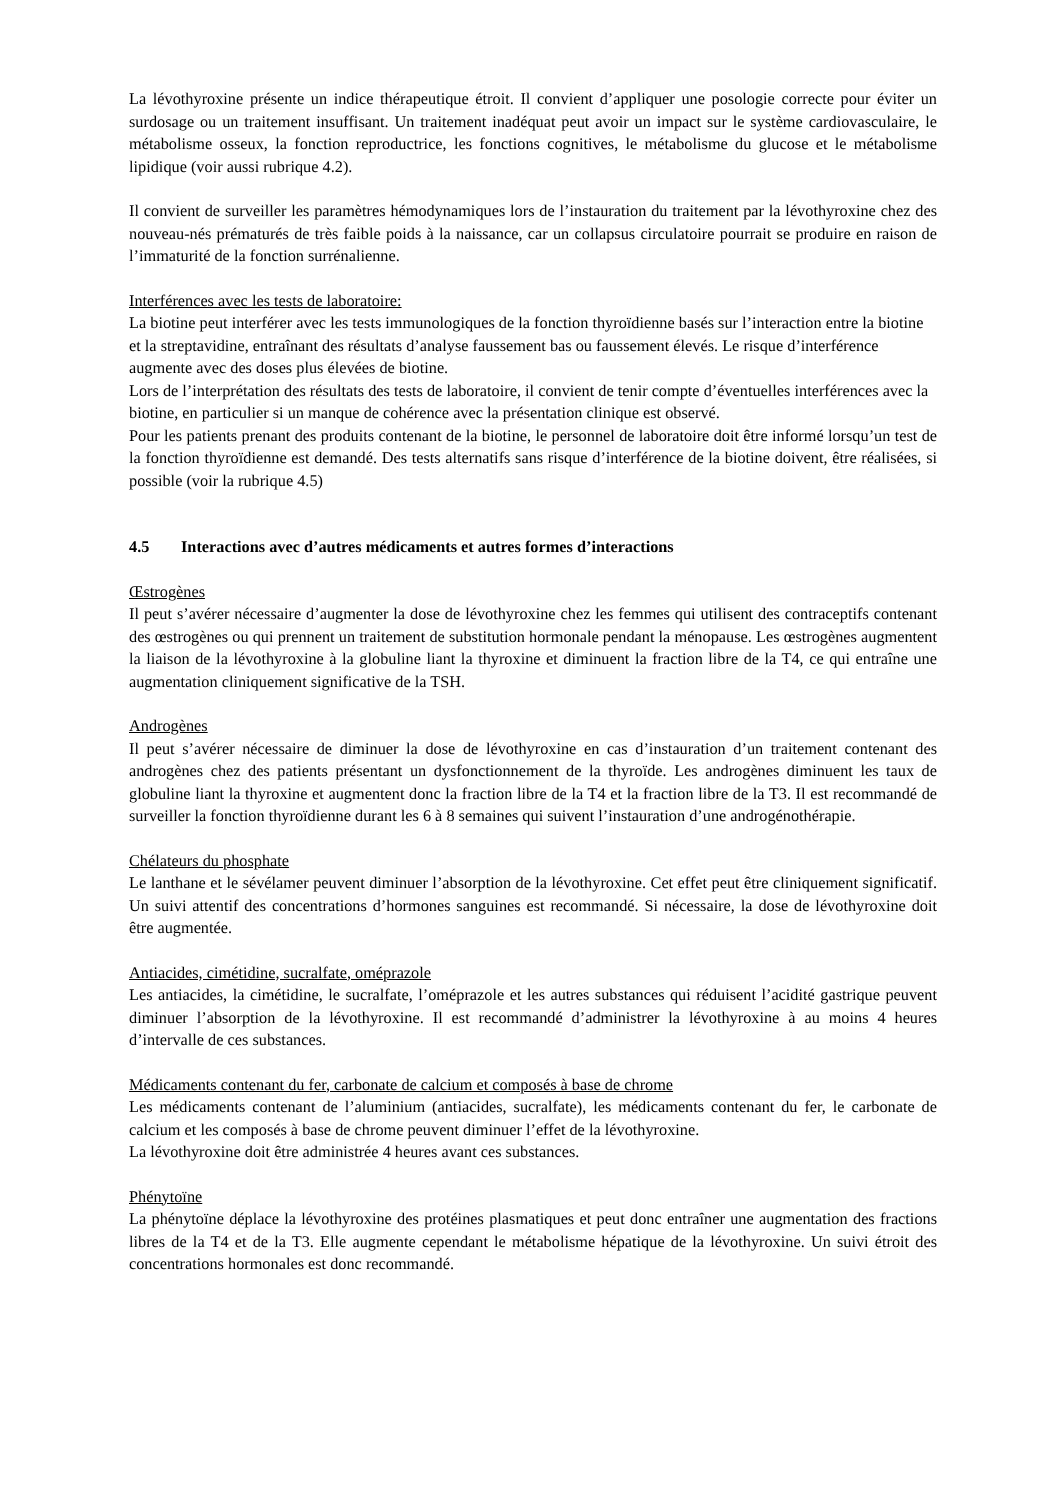La lévothyroxine présente un indice thérapeutique étroit. Il convient d’appliquer une posologie correcte pour éviter un surdosage ou un traitement insuffisant. Un traitement inadéquat peut avoir un impact sur le système cardiovasculaire, le métabolisme osseux, la fonction reproductrice, les fonctions cognitives, le métabolisme du glucose et le métabolisme lipidique (voir aussi rubrique 4.2).
Il convient de surveiller les paramètres hémodynamiques lors de l’instauration du traitement par la lévothyroxine chez des nouveau-nés prématurés de très faible poids à la naissance, car un collapsus circulatoire pourrait se produire en raison de l’immaturité de la fonction surrénalienne.
Interférences avec les tests de laboratoire:
La biotine peut interférer avec les tests immunologiques de la fonction thyroïdienne basés sur l’interaction entre la biotine et la streptavidine, entraînant des résultats d’analyse faussement bas ou faussement élevés. Le risque d’interférence augmente avec des doses plus élevées de biotine.
Lors de l’interprétation des résultats des tests de laboratoire, il convient de tenir compte d’éventuelles interférences avec la biotine, en particulier si un manque de cohérence avec la présentation clinique est observé.
Pour les patients prenant des produits contenant de la biotine, le personnel de laboratoire doit être informé lorsqu’un test de la fonction thyroïdienne est demandé. Des tests alternatifs sans risque d’interférence de la biotine doivent, être réalisées, si possible (voir la rubrique 4.5)
4.5 Interactions avec d’autres médicaments et autres formes d’interactions
Œstrogènes
Il peut s’avérer nécessaire d’augmenter la dose de lévothyroxine chez les femmes qui utilisent des contraceptifs contenant des œstrogènes ou qui prennent un traitement de substitution hormonale pendant la ménopause. Les œstrogènes augmentent la liaison de la lévothyroxine à la globuline liant la thyroxine et diminuent la fraction libre de la T4, ce qui entraîne une augmentation cliniquement significative de la TSH.
Androgènes
Il peut s’avérer nécessaire de diminuer la dose de lévothyroxine en cas d’instauration d’un traitement contenant des androgènes chez des patients présentant un dysfonctionnement de la thyroïde. Les androgènes diminuent les taux de globuline liant la thyroxine et augmentent donc la fraction libre de la T4 et la fraction libre de la T3. Il est recommandé de surveiller la fonction thyroïdienne durant les 6 à 8 semaines qui suivent l’instauration d’une androgénothérapie.
Chélateurs du phosphate
Le lanthane et le sévélamer peuvent diminuer l’absorption de la lévothyroxine. Cet effet peut être cliniquement significatif. Un suivi attentif des concentrations d’hormones sanguines est recommandé. Si nécessaire, la dose de lévothyroxine doit être augmentée.
Antiacides, cimétidine, sucralfate, oméprazole
Les antiacides, la cimétidine, le sucralfate, l’oméprazole et les autres substances qui réduisent l’acidité gastrique peuvent diminuer l’absorption de la lévothyroxine. Il est recommandé d’administrer la lévothyroxine à au moins 4 heures d’intervalle de ces substances.
Médicaments contenant du fer, carbonate de calcium et composés à base de chrome
Les médicaments contenant de l’aluminium (antiacides, sucralfate), les médicaments contenant du fer, le carbonate de calcium et les composés à base de chrome peuvent diminuer l’effet de la lévothyroxine.
La lévothyroxine doit être administrée 4 heures avant ces substances.
Phénytoïne
La phénytoïne déplace la lévothyroxine des protéines plasmatiques et peut donc entraîner une augmentation des fractions libres de la T4 et de la T3. Elle augmente cependant le métabolisme hépatique de la lévothyroxine. Un suivi étroit des concentrations hormonales est donc recommandé.